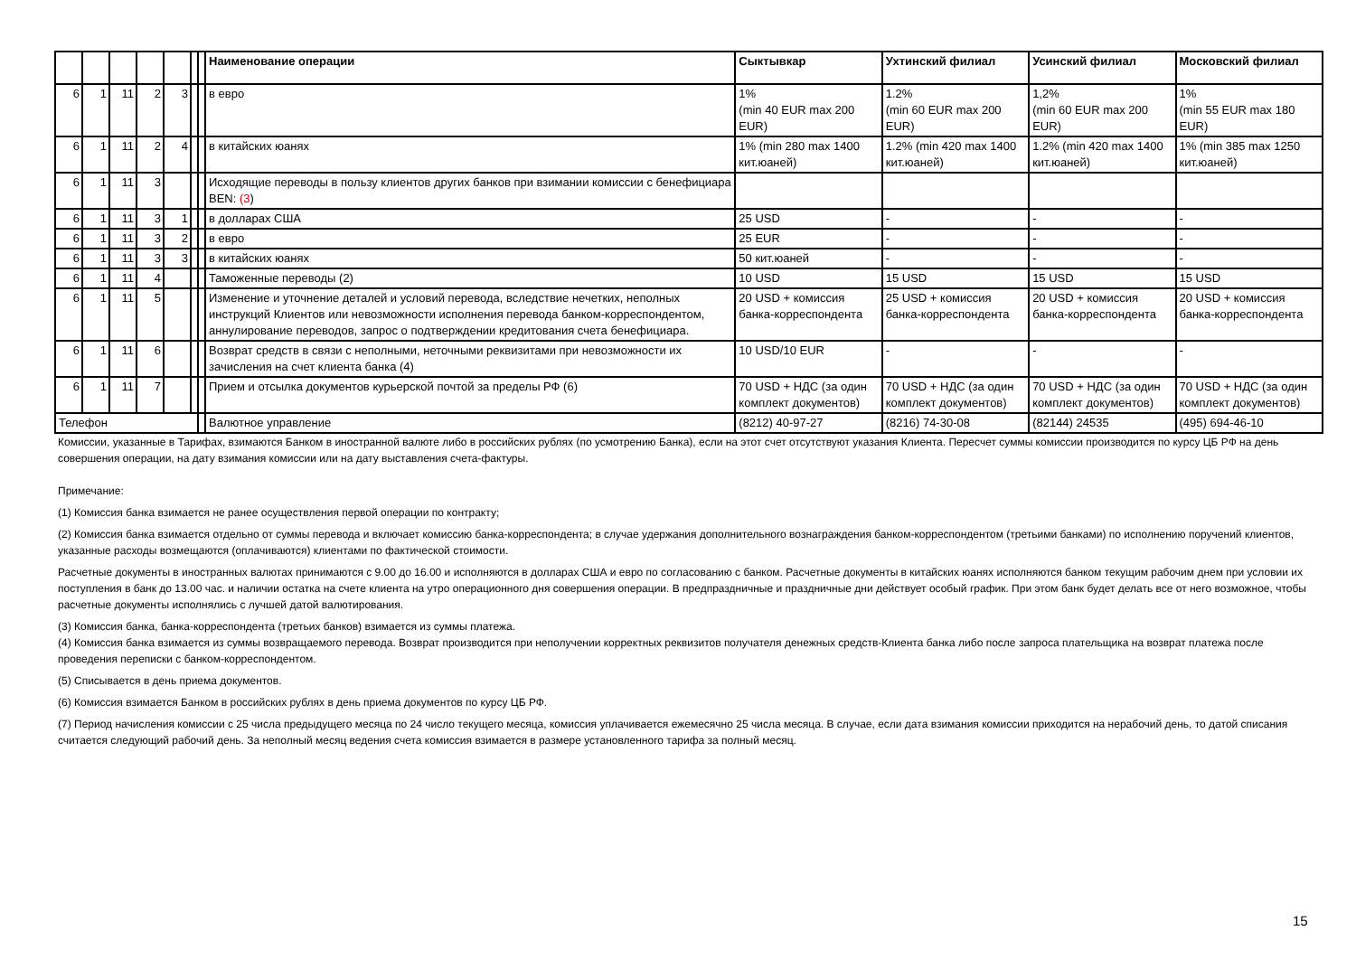| | | | | | | | Наименование операции | Сыктывкар | Ухтинский филиал | Усинский филиал | Московский филиал |
| --- | --- | --- | --- | --- | --- | --- | --- | --- | --- | --- | --- |
| 6 | 1 | 11 | 2 | 3 | | | в евро | 1% (min 40 EUR max 200 EUR) | 1.2% (min 60 EUR max 200 EUR) | 1,2% (min 60 EUR max 200 EUR) | 1% (min 55 EUR max 180 EUR) |
| 6 | 1 | 11 | 2 | 4 | | | в китайских юанях | 1% (min 280 max 1400 кит.юаней) | 1.2% (min 420 max 1400 кит.юаней) | 1.2% (min 420 max 1400 кит.юаней) | 1% (min 385 max 1250 кит.юаней) |
| 6 | 1 | 11 | 3 | | | | Исходящие переводы в пользу клиентов других банков при взимании комиссии с бенефициара BEN: (3 ) | | | | |
| 6 | 1 | 11 | 3 | 1 | | | в долларах США | 25 USD | - | - | - |
| 6 | 1 | 11 | 3 | 2 | | | в евро | 25 EUR | - | - | - |
| 6 | 1 | 11 | 3 | 3 | | | в китайских юанях | 50 кит.юаней | - | - | - |
| 6 | 1 | 11 | 4 | | | | Таможенные переводы (2) | 10 USD | 15 USD | 15 USD | 15 USD |
| 6 | 1 | 11 | 5 | | | | Изменение и уточнение деталей и условий перевода, вследствие нечетких, неполных инструкций Клиентов или невозможности исполнения перевода банком-корреспондентом, аннулирование переводов, запрос о подтверждении кредитования счета бенефициара. | 20 USD + комиссия банка-корреспондента | 25 USD + комиссия банка-корреспондента | 20 USD + комиссия банка-корреспондента | 20 USD + комиссия банка-корреспондента |
| 6 | 1 | 11 | 6 | | | | Возврат средств в связи с неполными, неточными реквизитами при невозможности их зачисления на счет клиента банка (4) | 10 USD/10 EUR | - | - | - |
| 6 | 1 | 11 | 7 | | | | Прием и отсылка документов курьерской почтой за пределы РФ (6) | 70 USD + НДС (за один комплект документов) | 70 USD + НДС (за один комплект документов) | 70 USD + НДС (за один комплект документов) | 70 USD + НДС (за один комплект документов) |
| Телефон | | | | | | | Валютное управление | (8212) 40-97-27 | (8216) 74-30-08 | (82144) 24535 | (495) 694-46-10 |
Комиссии, указанные в Тарифах, взимаются Банком в иностранной валюте либо в российских рублях (по усмотрению Банка), если на этот счет отсутствуют указания Клиента. Пересчет суммы комиссии производится по курсу ЦБ РФ на день совершения операции, на дату взимания комиссии или на дату выставления счета-фактуры.
Примечание:
(1) Комиссия банка взимается не ранее осуществления первой операции по контракту;
(2) Комиссия банка взимается отдельно от суммы перевода и включает комиссию банка-корреспондента; в случае удержания дополнительного вознаграждения банком-корреспондентом (третьими банками) по исполнению поручений клиентов, указанные расходы возмещаются (оплачиваются) клиентами по фактической стоимости.
Расчетные документы в иностранных валютах принимаются с 9.00 до 16.00 и исполняются в долларах США и евро по согласованию с банком. Расчетные документы в китайских юанях исполняются банком текущим рабочим днем при условии их поступления в банк до 13.00 час. и наличии остатка на счете клиента на утро операционного дня совершения операции. В предпраздничные и праздничные дни действует особый график. При этом банк будет делать все от него возможное, чтобы расчетные документы исполнялись с лучшей датой валютирования.
(3) Комиссия банка, банка-корреспондента (третьих банков) взимается из суммы платежа.
(4) Комиссия банка взимается из суммы возвращаемого перевода. Возврат производится при неполучении корректных реквизитов получателя денежных средств-Клиента банка либо после запроса плательщика на возврат платежа после проведения переписки с банком-корреспондентом.
(5) Списывается в день приема документов.
(6) Комиссия взимается Банком в российских рублях в день приема документов по курсу ЦБ РФ.
(7) Период начисления комиссии с 25 числа предыдущего месяца по 24 число текущего месяца, комиссия уплачивается ежемесячно 25 числа месяца. В случае, если дата взимания комиссии приходится на нерабочий день, то датой списания считается следующий рабочий день. За неполный месяц ведения счета комиссия взимается в размере установленного тарифа за полный месяц.
15